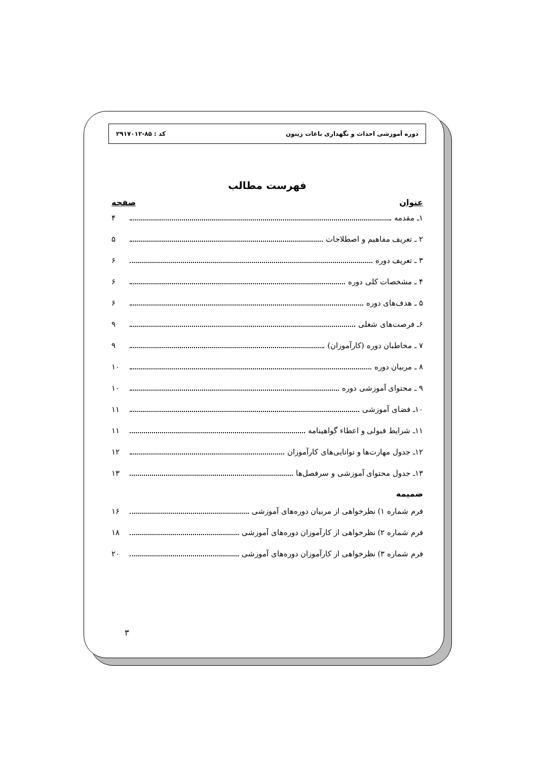دوره آموزشی احداث و نگهداری باغات زیتون کد : ۸۵-۲۹۱۷۰۱۲
فهرست مطالب
عنوان صفحه
۱ـ مقدمه ۴
۲ ـ تعریف مفاهیم و اصطلاحات ۵
۳ ـ تعریف دوره ۶
۴ ـ مشخصات کلی دوره ۶
۵ ـ هدف‌های دوره ۶
۶ـ فرصت‌های شغلی ۹
۷ ـ مخاطبان دوره (کارآموزان) ۹
۸ ـ مربیان دوره ۱۰
۹ ـ محتوای آموزشی دوره ۱۰
۱۰ـ فضای آموزشی ۱۱
۱۱ـ شرایط قبولی و اعطاء گواهینامه ۱۱
۱۲ـ جدول مهارت‌ها و توانایی‌های کارآموزان ۱۲
۱۳ـ جدول محتوای آموزشی و سرفصل‌ها ۱۳
ضمیمه
فرم شماره ۱) نظرخواهی از مربیان دوره‌های آموزشی ۱۶
فرم شماره ۲) نظرخواهی از کارآموزان دوره‌های آموزشی ۱۸
فرم شماره ۳) نظرخواهی از کارآموزان دوره‌های آموزشی ۲۰
۳